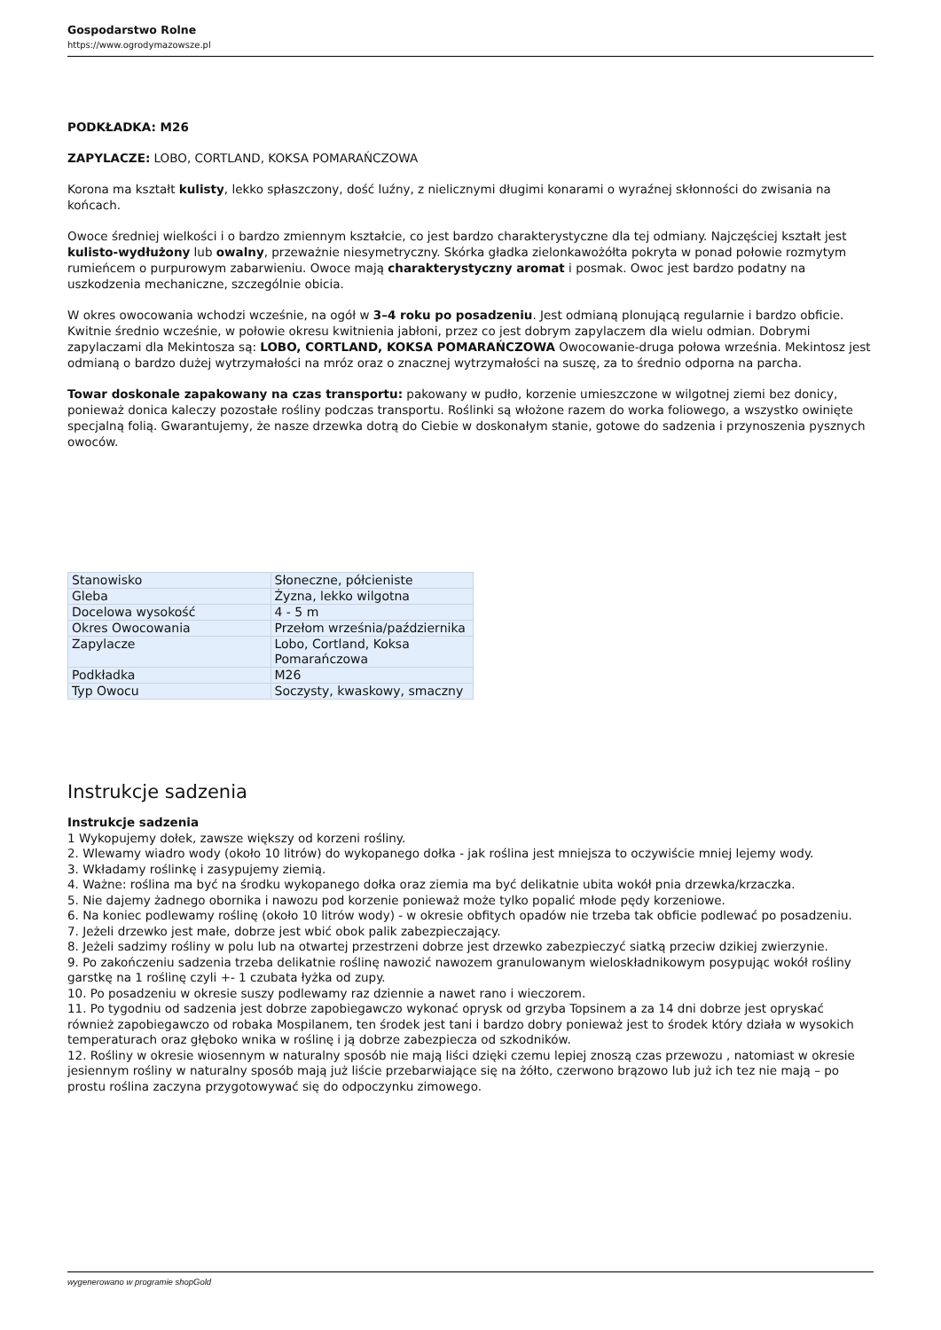Gospodarstwo Rolne
https://www.ogrodymazowsze.pl
PODKŁADKA: M26
ZAPYLACZE: LOBO, CORTLAND, KOKSA POMARAŃCZOWA
Korona ma kształt kulisty, lekko spłaszczony, dość luźny, z nielicznymi długimi konarami o wyraźnej skłonności do zwisania na końcach.
Owoce średniej wielkości i o bardzo zmiennym kształcie, co jest bardzo charakterystyczne dla tej odmiany. Najczęściej kształt jest kulisto-wydłużony lub owalny, przeważnie niesymetryczny. Skórka gładka zielonkawożółta pokryta w ponad połowie rozmytym rumieńcem o purpurowym zabarwieniu. Owoce mają charakterystyczny aromat i posmak. Owoc jest bardzo podatny na uszkodzenia mechaniczne, szczególnie obicia.
W okres owocowania wchodzi wcześnie, na ogół w 3–4 roku po posadzeniu. Jest odmianą plonującą regularnie i bardzo obficie. Kwitnie średnio wcześnie, w połowie okresu kwitnienia jabłoni, przez co jest dobrym zapylaczem dla wielu odmian. Dobrymi zapylaczami dla Mekintosza są: LOBO, CORTLAND, KOKSA POMARAŃCZOWA Owocowanie-druga połowa września. Mekintosz jest odmianą o bardzo dużej wytrzymałości na mróz oraz o znacznej wytrzymałości na suszę, za to średnio odporna na parcha.
Towar doskonale zapakowany na czas transportu: pakowany w pudło, korzenie umieszczone w wilgotnej ziemi bez donicy, ponieważ donica kaleczy pozostałe rośliny podczas transportu. Roślinki są włożone razem do worka foliowego, a wszystko owinięte specjalną folią. Gwarantujemy, że nasze drzewka dotrą do Ciebie w doskonałym stanie, gotowe do sadzenia i przynoszenia pysznych owoców.
| Stanowisko | Słoneczne, półcieniste |
| Gleba | Żyzna, lekko wilgotna |
| Docelowa wysokość | 4 - 5 m |
| Okres Owocowania | Przełom września/października |
| Zapylacze | Lobo, Cortland, Koksa Pomarańczowa |
| Podkładka | M26 |
| Typ Owocu | Soczysty, kwaskowy, smaczny |
Instrukcje sadzenia
Instrukcje sadzenia
1 Wykopujemy dołek, zawsze większy od korzeni rośliny.
2. Wlewamy wiadro wody (około 10 litrów) do wykopanego dołka - jak roślina jest mniejsza to oczywiście mniej lejemy wody.
3. Wkładamy roślinkę i zasypujemy ziemią.
4. Ważne: roślina ma być na środku wykopanego dołka oraz ziemia ma być delikatnie ubita wokół pnia drzewka/krzaczka.
5. Nie dajemy żadnego obornika i nawozu pod korzenie ponieważ może tylko popalić młode pędy korzeniowe.
6. Na koniec podlewamy roślinę (około 10 litrów wody) - w okresie obfitych opadów nie trzeba tak obficie podlewać po posadzeniu.
7. Jeżeli drzewko jest małe, dobrze jest wbić obok palik zabezpieczający.
8. Jeżeli sadzimy rośliny w polu lub na otwartej przestrzeni dobrze jest drzewko zabezpieczyć siatką przeciw dzikiej zwierzynie.
9. Po zakończeniu sadzenia trzeba delikatnie roślinę nawozić nawozem granulowanym wieloskładnikowym posypując wokół rośliny garstkę na 1 roślinę czyli +- 1 czubata łyżka od zupy.
10. Po posadzeniu w okresie suszy podlewamy raz dziennie a nawet rano i wieczorem.
11. Po tygodniu od sadzenia jest dobrze zapobiegawczo wykonać oprysk od grzyba Topsinem a za 14 dni dobrze jest opryskać również zapobiegawczo od robaka Mospilanem, ten środek jest tani i bardzo dobry ponieważ jest to środek który działa w wysokich temperaturach oraz głęboko wnika w roślinę i ją dobrze zabezpiecza od szkodników.
12. Rośliny w okresie wiosennym w naturalny sposób nie mają liści dzięki czemu lepiej znoszą czas przewozu , natomiast w okresie jesiennym rośliny w naturalny sposób mają już liście przebarwiające się na żółto, czerwono brązowo lub już ich tez nie mają – po prostu roślina zaczyna przygotowywać się do odpoczynku zimowego.
wygenerowano w programie shopGold